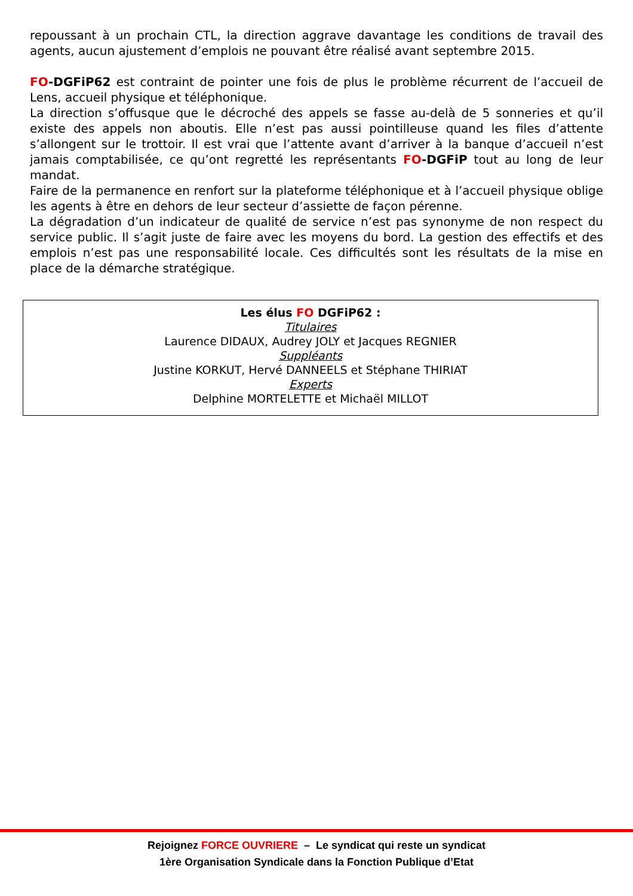repoussant à un prochain CTL, la direction aggrave davantage les conditions de travail des agents, aucun ajustement d’emplois ne pouvant être réalisé avant septembre 2015.
FO-DGFiP62 est contraint de pointer une fois de plus le problème récurrent de l’accueil de Lens, accueil physique et téléphonique.
La direction s’offusque que le décroché des appels se fasse au-delà de 5 sonneries et qu’il existe des appels non aboutis. Elle n’est pas aussi pointilleuse quand les files d’attente s’allongent sur le trottoir. Il est vrai que l’attente avant d’arriver à la banque d’accueil n’est jamais comptabilisée, ce qu’ont regretté les représentants FO-DGFiP tout au long de leur mandat.
Faire de la permanence en renfort sur la plateforme téléphonique et à l’accueil physique oblige les agents à être en dehors de leur secteur d’assiette de façon pérenne.
La dégradation d’un indicateur de qualité de service n’est pas synonyme de non respect du service public. Il s’agit juste de faire avec les moyens du bord. La gestion des effectifs et des emplois n’est pas une responsabilité locale. Ces difficultés sont les résultats de la mise en place de la démarche stratégique.
Les élus FO DGFiP62 :
Titulaires
Laurence DIDAUX, Audrey JOLY et Jacques REGNIER
Suppléants
Justine KORKUT, Hervé DANNEELS et Stéphane THIRIAT
Experts
Delphine MORTELETTE et Michaël MILLOT
Rejoignez FORCE OUVRIERE – Le syndicat qui reste un syndicat
1ère Organisation Syndicale dans la Fonction Publique d’Etat